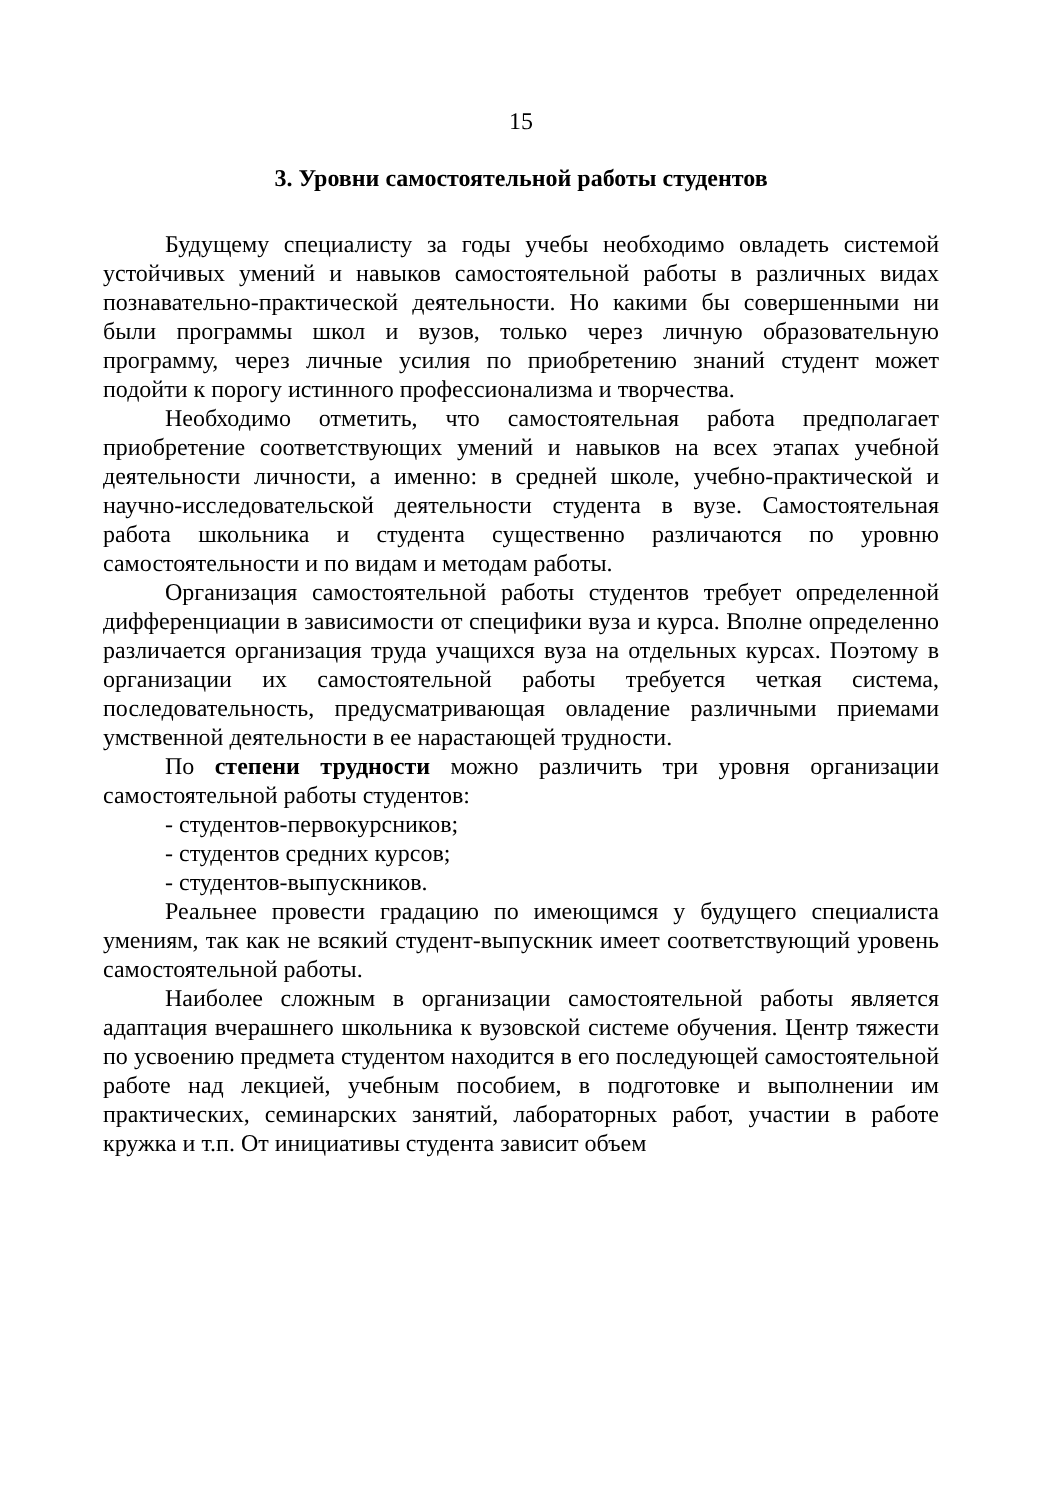15
3. Уровни самостоятельной работы студентов
Будущему специалисту за годы учебы необходимо овладеть системой устойчивых умений и навыков самостоятельной работы в различных видах познавательно-практической деятельности. Но какими бы совершенными ни были программы школ и вузов, только через личную образовательную программу, через личные усилия по приобретению знаний студент может подойти к порогу истинного профессионализма и творчества.
Необходимо отметить, что самостоятельная работа предполагает приобретение соответствующих умений и навыков на всех этапах учебной деятельности личности, а именно: в средней школе, учебно-практической и научно-исследовательской деятельности студента в вузе. Самостоятельная работа школьника и студента существенно различаются по уровню самостоятельности и по видам и методам работы.
Организация самостоятельной работы студентов требует определенной дифференциации в зависимости от специфики вуза и курса. Вполне определенно различается организация труда учащихся вуза на отдельных курсах. Поэтому в организации их самостоятельной работы требуется четкая система, последовательность, предусматривающая овладение различными приемами умственной деятельности в ее нарастающей трудности.
По степени трудности можно различить три уровня организации самостоятельной работы студентов:
- студентов-первокурсников;
- студентов средних курсов;
- студентов-выпускников.
Реальнее провести градацию по имеющимся у будущего специалиста умениям, так как не всякий студент-выпускник имеет соответствующий уровень самостоятельной работы.
Наиболее сложным в организации самостоятельной работы является адаптация вчерашнего школьника к вузовской системе обучения. Центр тяжести по усвоению предмета студентом находится в его последующей самостоятельной работе над лекцией, учебным пособием, в подготовке и выполнении им практических, семинарских занятий, лабораторных работ, участии в работе кружка и т.п. От инициативы студента зависит объем